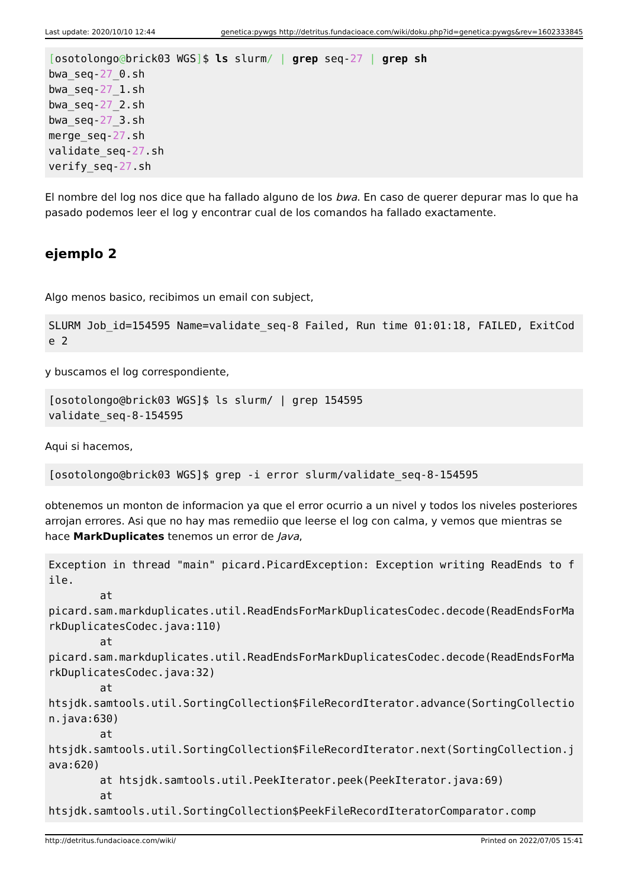Last update: 2020/10/10 12:44 genetica:pywgs http://detritus.fundacioace.com/wiki/doku.php?id=genetica:pywgs&rev=1602333845
[osotolongo@brick03 WGS]$ ls slurm/ | grep seq-27 | grep sh
bwa_seq-27_0.sh
bwa_seq-27_1.sh
bwa_seq-27_2.sh
bwa_seq-27_3.sh
merge_seq-27.sh
validate_seq-27.sh
verify_seq-27.sh
El nombre del log nos dice que ha fallado alguno de los bwa. En caso de querer depurar mas lo que ha pasado podemos leer el log y encontrar cual de los comandos ha fallado exactamente.
ejemplo 2
Algo menos basico, recibimos un email con subject,
SLURM Job_id=154595 Name=validate_seq-8 Failed, Run time 01:01:18, FAILED, ExitCode 2
y buscamos el log correspondiente,
[osotolongo@brick03 WGS]$ ls slurm/ | grep 154595
validate_seq-8-154595
Aqui si hacemos,
[osotolongo@brick03 WGS]$ grep -i error slurm/validate_seq-8-154595
obtenemos un monton de informacion ya que el error ocurrio a un nivel y todos los niveles posteriores arrojan errores. Asi que no hay mas remediio que leerse el log con calma, y vemos que mientras se hace MarkDuplicates tenemos un error de Java,
Exception in thread "main" picard.PicardException: Exception writing ReadEnds to file.
        at
picard.sam.markduplicates.util.ReadEndsForMarkDuplicatesCodec.decode(ReadEndsForMarkDuplicatesCodec.java:110)
        at
picard.sam.markduplicates.util.ReadEndsForMarkDuplicatesCodec.decode(ReadEndsForMarkDuplicatesCodec.java:32)
        at
htsjdk.samtools.util.SortingCollection$FileRecordIterator.advance(SortingCollection.java:630)
        at
htsjdk.samtools.util.SortingCollection$FileRecordIterator.next(SortingCollection.java:620)
        at htsjdk.samtools.util.PeekIterator.peek(PeekIterator.java:69)
        at
htsjdk.samtools.util.SortingCollection$PeekFileRecordIteratorComparator.comp
http://detritus.fundacioace.com/wiki/ Printed on 2022/07/05 15:41